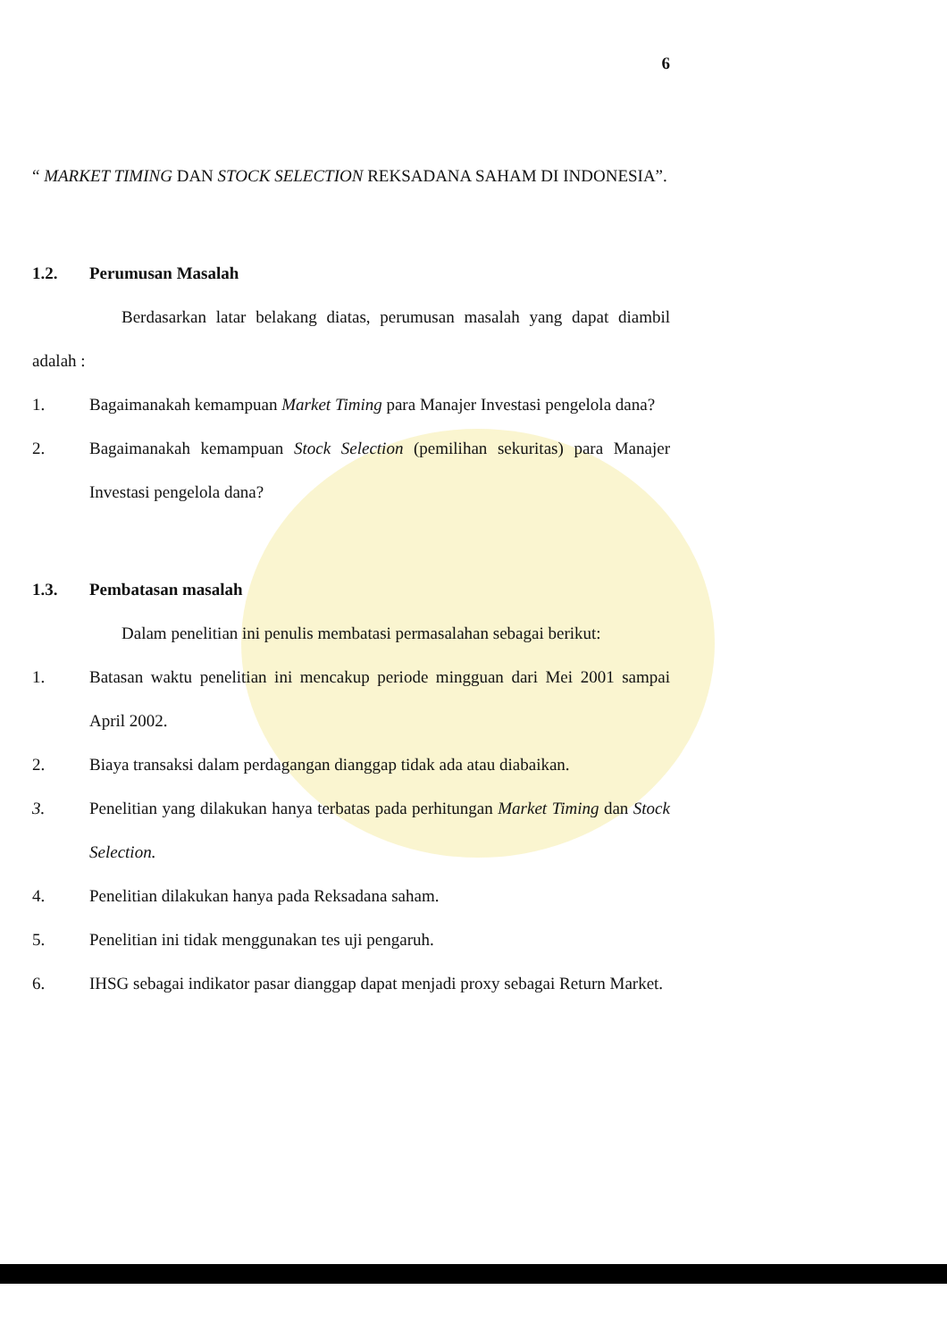6
“ MARKET TIMING DAN STOCK SELECTION REKSADANA SAHAM DI INDONESIA”.
1.2. Perumusan Masalah
Berdasarkan latar belakang diatas, perumusan masalah yang dapat diambil adalah :
1. Bagaimanakah kemampuan Market Timing para Manajer Investasi pengelola dana?
2. Bagaimanakah kemampuan Stock Selection (pemilihan sekuritas) para Manajer Investasi pengelola dana?
1.3. Pembatasan masalah
Dalam penelitian ini penulis membatasi permasalahan sebagai berikut:
1. Batasan waktu penelitian ini mencakup periode mingguan dari Mei 2001 sampai April 2002.
2. Biaya transaksi dalam perdagangan dianggap tidak ada atau diabaikan.
3. Penelitian yang dilakukan hanya terbatas pada perhitungan Market Timing dan Stock Selection.
4. Penelitian dilakukan hanya pada Reksadana saham.
5. Penelitian ini tidak menggunakan tes uji pengaruh.
6. IHSG sebagai indikator pasar dianggap dapat menjadi proxy sebagai Return Market.